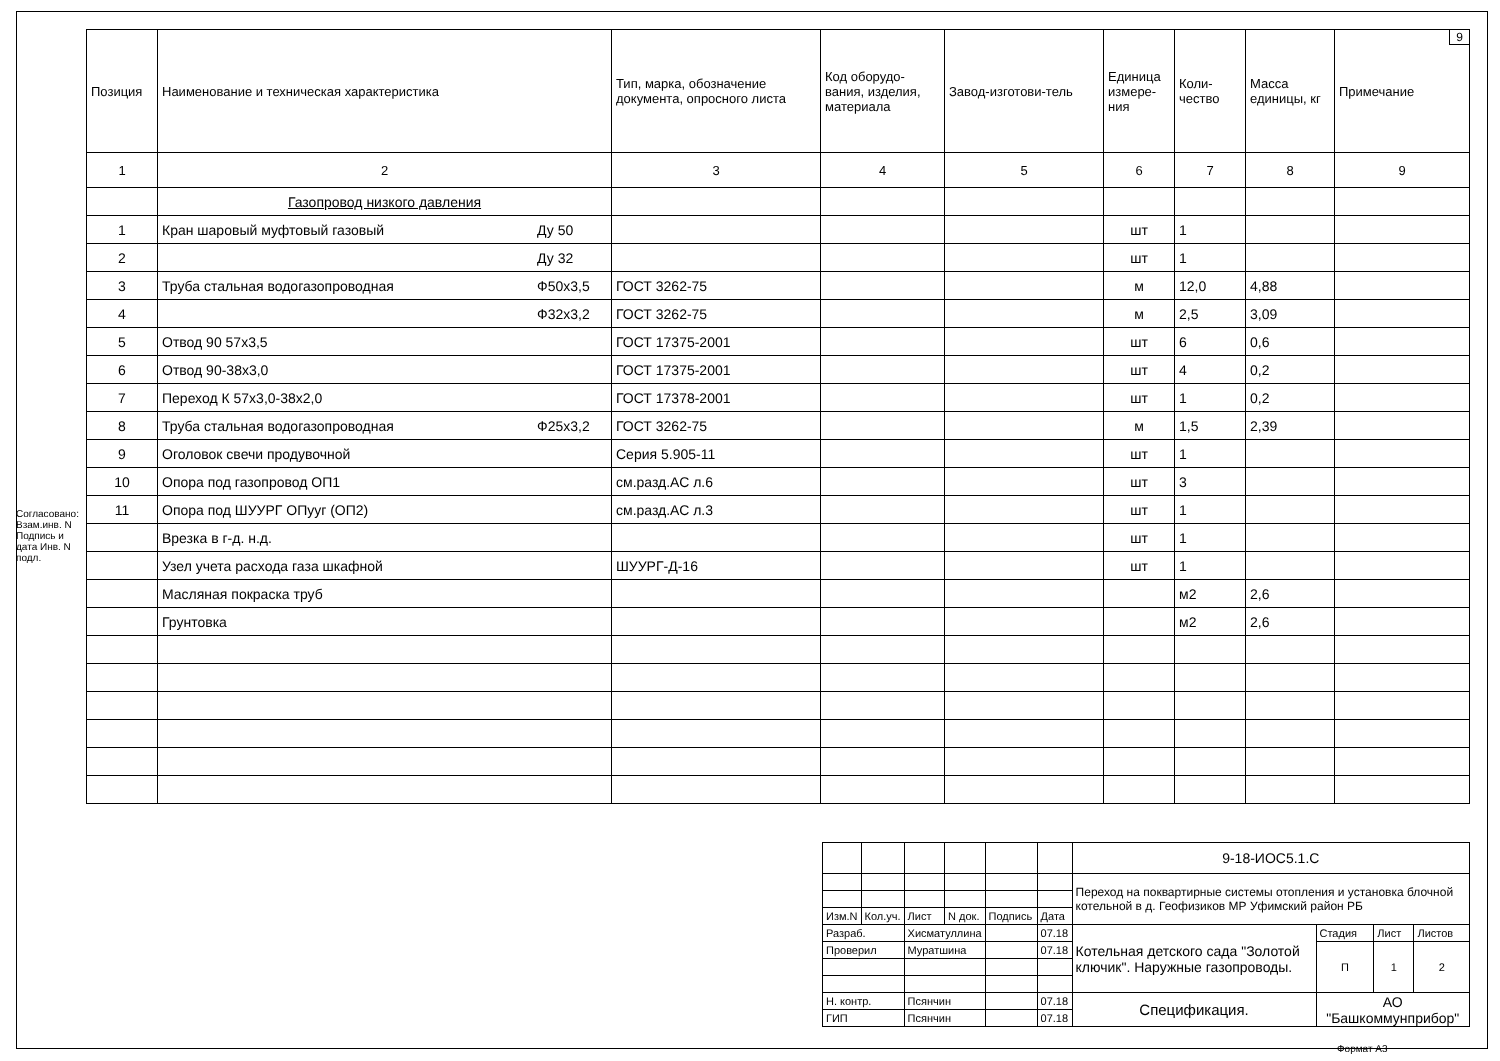9
Согласовано: Взам.инв. N Подпись и дата Инв. N подл.
| Позиция | Наименование и техническая характеристика | Тип, марка, обозначение документа, опросного листа | Код оборудо-вания, изделия, материала | Завод-изготови-тель | Единица измере-ния | Коли-чество | Масса единицы, кг | Примечание |
| --- | --- | --- | --- | --- | --- | --- | --- | --- |
| 1 | 2 | 3 | 4 | 5 | 6 | 7 | 8 | 9 |
| | Газопровод низкого давления | | | | | | | |
| 1 | Кран шаровый муфтовый газовый Ду 50 | | | | шт | 1 | | |
| 2 | Ду 32 | | | | шт | 1 | | |
| 3 | Труба стальная водогазопроводная Ф50х3,5 | ГОСТ 3262-75 | | | м | 12,0 | 4,88 | |
| 4 | Ф32х3,2 | ГОСТ 3262-75 | | | м | 2,5 | 3,09 | |
| 5 | Отвод 90 57х3,5 | ГОСТ 17375-2001 | | | шт | 6 | 0,6 | |
| 6 | Отвод 90-38х3,0 | ГОСТ 17375-2001 | | | шт | 4 | 0,2 | |
| 7 | Переход К 57х3,0-38х2,0 | ГОСТ 17378-2001 | | | шт | 1 | 0,2 | |
| 8 | Труба стальная водогазопроводная Ф25х3,2 | ГОСТ 3262-75 | | | м | 1,5 | 2,39 | |
| 9 | Оголовок свечи продувочной | Серия 5.905-11 | | | шт | 1 | | |
| 10 | Опора под газопровод ОП1 | см.разд.АС л.6 | | | шт | 3 | | |
| 11 | Опора под ШУУРГ ОПууг (ОП2) | см.разд.АС л.3 | | | шт | 1 | | |
| | Врезка в г-д. н.д. | | | | шт | 1 | | |
| | Узел учета расхода газа шкафной | ШУУРГ-Д-16 | | | шт | 1 | | |
| | Масляная покраска труб | | | | | м2 | 2,6 | |
| | Грунтовка | | | | | м2 | 2,6 | |
| | | | | | | 9-18-ИОС5.1.С | | | |
| | | | | | | Переход на поквартирные системы отопления и установка блочной котельной в д. Геофизиков МР Уфимский район РБ | | | |
| Изм.N | Кол.уч. | Лист | N док. | Подпись | Дата | | | | |
| Разраб. | | Хисматуллина | | | 07.18 | Котельная детского сада "Золотой ключик". Наружные газопроводы. | Стадия | Лист | Листов |
| Проверил | | Муратшина | | | 07.18 | | П | 1 | 2 |
| Н. контр. | | Псянчин | | | 07.18 | Спецификация. | АО "Башкоммунприбор" | | |
| ГИП | | Псянчин | | | 07.18 | | | | |
Формат А3